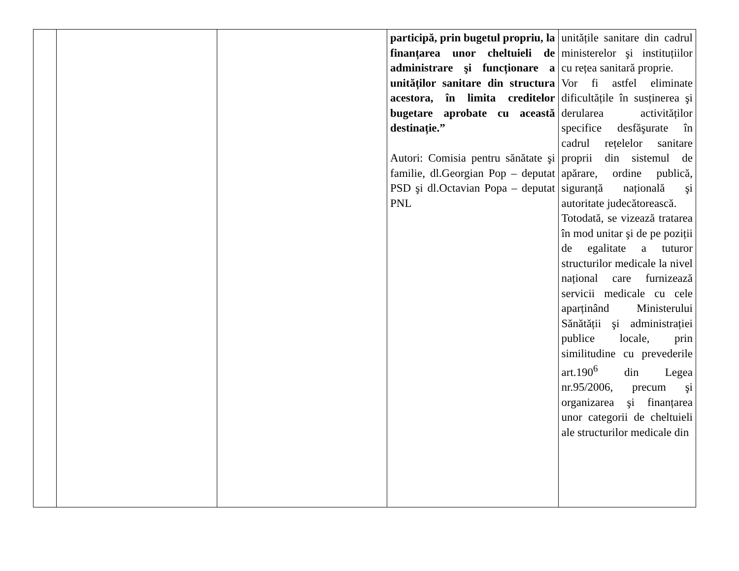| | | | participă, prin bugetul propriu, la finanțarea unor cheltuieli de administrare şi funcționare a unităților sanitare din structura acestora, în limita creditelor bugetare aprobate cu această destinație.” Autori: Comisia pentru sănătate şi familie, dl.Georgian Pop – deputat PSD şi dl.Octavian Popa – deputat PNL | unitățile sanitare din cadrul ministerelor şi instituțiilor cu rețea sanitară proprie. Vor fi astfel eliminate dificultățile în susținerea şi derularea activităților specifice desfăşurate în cadrul rețelelor sanitare proprii din sistemul de apărare, ordine publică, siguranță națională şi autoritate judecătorească. Totodată, se vizează tratarea în mod unitar şi de pe poziții de egalitate a tuturor structurilor medicale la nivel național care furnizează servicii medicale cu cele aparținând Ministerului Sănătății şi administrației publice locale, prin similitudine cu prevederile art.190<sup>6</sup> din Legea nr.95/2006, precum şi organizarea şi finanțarea unor categorii de cheltuieli ale structurilor medicale din |